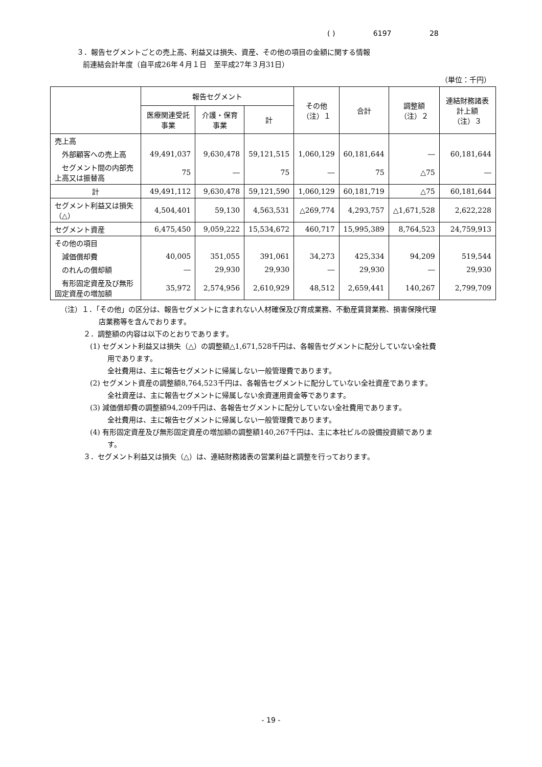( ) 6197 28
３．報告セグメントごとの売上高、利益又は損失、資産、その他の項目の金額に関する情報
前連結会計年度（自平成26年４月１日　至平成27年３月31日）
（単位：千円）
| | 報告セグメント | | | その他 （注）１ | 合計 | 調整額 （注）２ | 連結財務諸表計上額 （注）３ |
| --- | --- | --- | --- | --- | --- | --- | --- |
| | 医療関連受託事業 | 介護・保育事業 | 計 | | | | |
| 売上高 | | | | | | | |
| 外部顧客への売上高 | 49,491,037 | 9,630,478 | 59,121,515 | 1,060,129 | 60,181,644 | ― | 60,181,644 |
| セグメント間の内部売上高又は振替高 | 75 | ― | 75 | ― | 75 | △75 | ― |
| 計 | 49,491,112 | 9,630,478 | 59,121,590 | 1,060,129 | 60,181,719 | △75 | 60,181,644 |
| セグメント利益又は損失（△） | 4,504,401 | 59,130 | 4,563,531 | △269,774 | 4,293,757 | △1,671,528 | 2,622,228 |
| セグメント資産 | 6,475,450 | 9,059,222 | 15,534,672 | 460,717 | 15,995,389 | 8,764,523 | 24,759,913 |
| その他の項目 | | | | | | | |
| 減価償却費 | 40,005 | 351,055 | 391,061 | 34,273 | 425,334 | 94,209 | 519,544 |
| のれんの償却額 | ― | 29,930 | 29,930 | ― | 29,930 | ― | 29,930 |
| 有形固定資産及び無形固定資産の増加額 | 35,972 | 2,574,956 | 2,610,929 | 48,512 | 2,659,441 | 140,267 | 2,799,709 |
（注）１．「その他」の区分は、報告セグメントに含まれない人材確保及び育成業務、不動産賃貸業務、損害保険代理
店業務等を含んでおります。
２．調整額の内容は以下のとおりであります。
(1) セグメント利益又は損失（△）の調整額△1,671,528千円は、各報告セグメントに配分していない全社費
用であります。
全社費用は、主に報告セグメントに帰属しない一般管理費であります。
(2) セグメント資産の調整額8,764,523千円は、各報告セグメントに配分していない全社資産であります。
全社資産は、主に報告セグメントに帰属しない余資運用資金等であります。
(3) 減価償却費の調整額94,209千円は、各報告セグメントに配分していない全社費用であります。
全社費用は、主に報告セグメントに帰属しない一般管理費であります。
(4) 有形固定資産及び無形固定資産の増加額の調整額140,267千円は、主に本社ビルの設備投資額でありま
す。
３．セグメント利益又は損失（△）は、連結財務諸表の営業利益と調整を行っております。
- 19 -